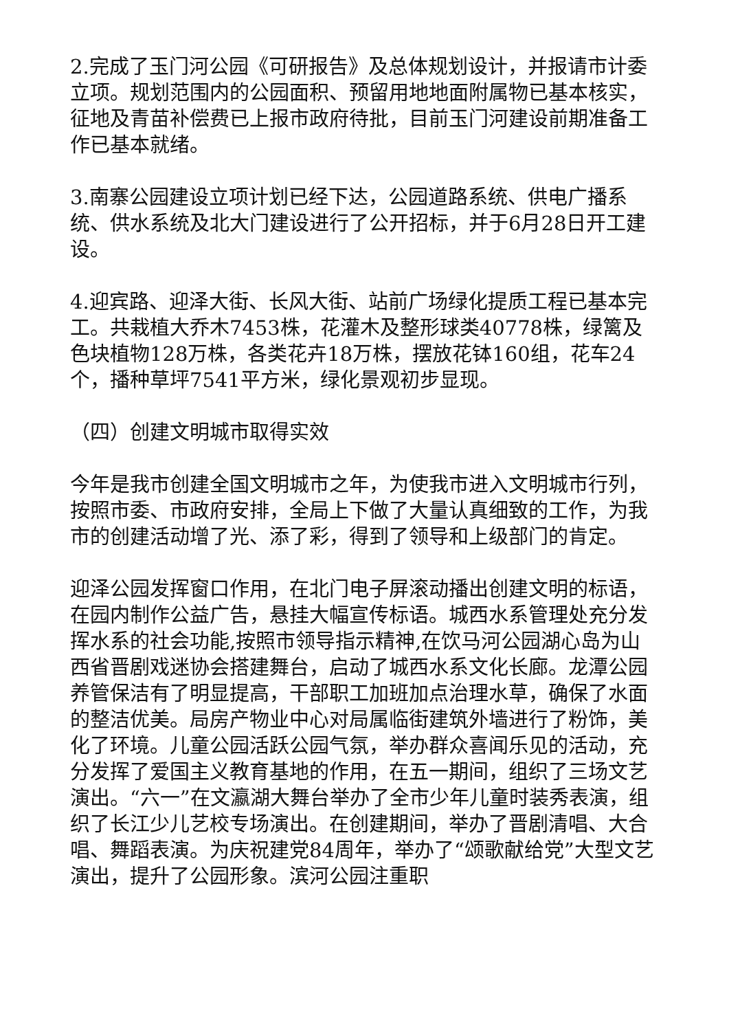2.完成了玉门河公园《可研报告》及总体规划设计，并报请市计委立项。规划范围内的公园面积、预留用地地面附属物已基本核实，征地及青苗补偿费已上报市政府待批，目前玉门河建设前期准备工作已基本就绪。
3.南寨公园建设立项计划已经下达，公园道路系统、供电广播系统、供水系统及北大门建设进行了公开招标，并于6月28日开工建设。
4.迎宾路、迎泽大街、长风大街、站前广场绿化提质工程已基本完工。共栽植大乔木7453株，花灌木及整形球类40778株，绿篱及色块植物128万株，各类花卉18万株，摆放花钵160组，花车24个，播种草坪7541平方米，绿化景观初步显现。
（四）创建文明城市取得实效
今年是我市创建全国文明城市之年，为使我市进入文明城市行列，按照市委、市政府安排，全局上下做了大量认真细致的工作，为我市的创建活动增了光、添了彩，得到了领导和上级部门的肯定。
迎泽公园发挥窗口作用，在北门电子屏滚动播出创建文明的标语，在园内制作公益广告，悬挂大幅宣传标语。城西水系管理处充分发挥水系的社会功能,按照市领导指示精神,在饮马河公园湖心岛为山西省晋剧戏迷协会搭建舞台，启动了城西水系文化长廊。龙潭公园养管保洁有了明显提高，干部职工加班加点治理水草，确保了水面的整洁优美。局房产物业中心对局属临街建筑外墙进行了粉饰，美化了环境。儿童公园活跃公园气氛，举办群众喜闻乐见的活动，充分发挥了爱国主义教育基地的作用，在五一期间，组织了三场文艺演出。“六一”在文瀛湖大舞台举办了全市少年儿童时装秀表演，组织了长江少儿艺校专场演出。在创建期间，举办了晋剧清唱、大合唱、舞蹈表演。为庆祝建党84周年，举办了“颂歌献给党”大型文艺演出，提升了公园形象。滨河公园注重职